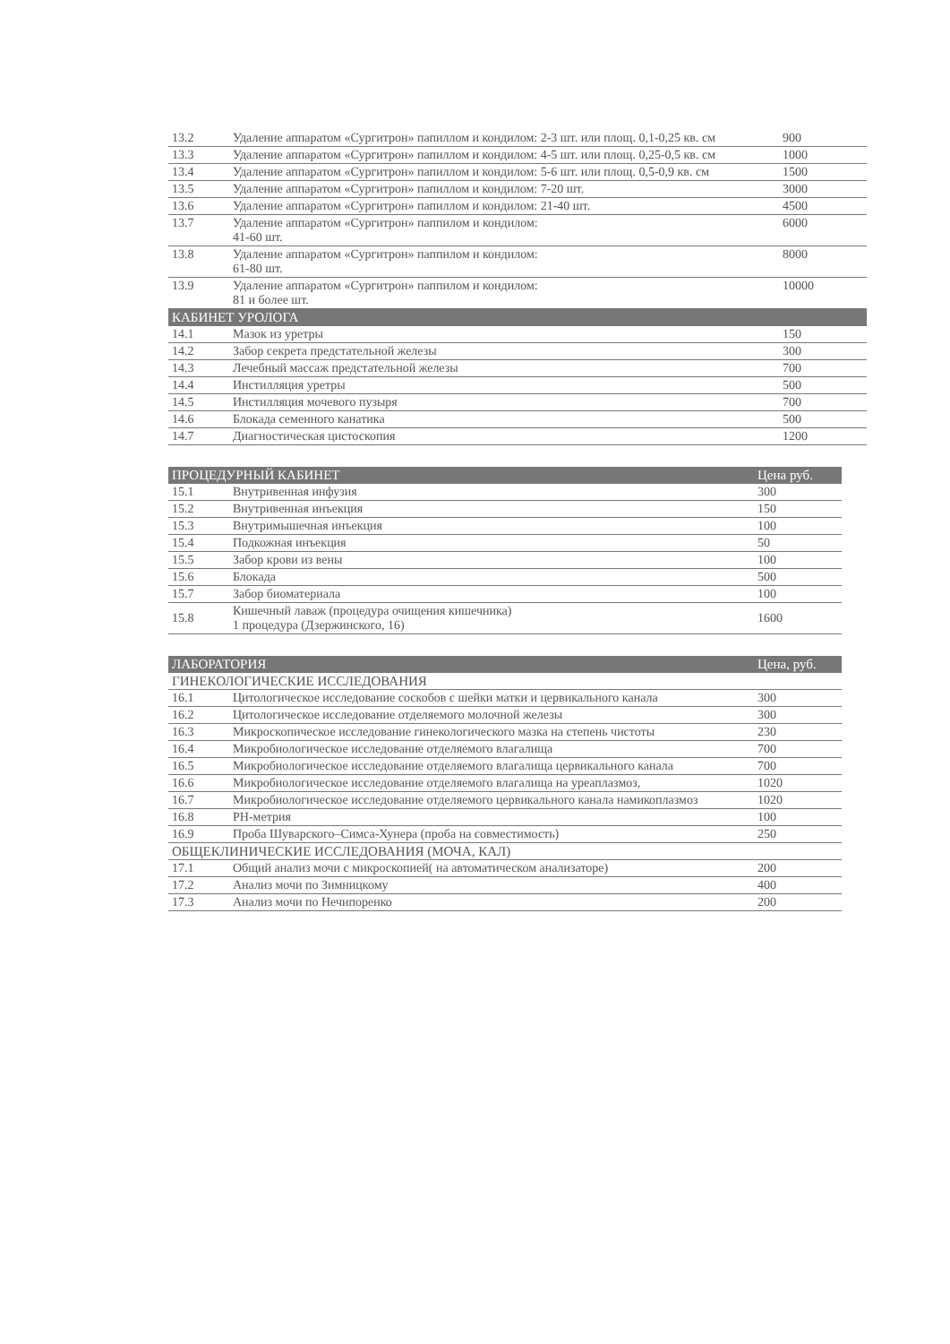| 13.2 | Удаление аппаратом «Сургитрон» папиллом и кондилом: 2-3 шт. или площ. 0,1-0,25 кв. см | 900 |
| 13.3 | Удаление аппаратом «Сургитрон» папиллом и кондилом: 4-5 шт. или площ. 0,25-0,5 кв. см | 1000 |
| 13.4 | Удаление аппаратом «Сургитрон» папиллом и кондилом: 5-6 шт. или площ. 0,5-0,9 кв. см | 1500 |
| 13.5 | Удаление аппаратом «Сургитрон» папиллом и кондилом: 7-20 шт. | 3000 |
| 13.6 | Удаление аппаратом «Сургитрон» папиллом и кондилом: 21-40 шт. | 4500 |
| 13.7 | Удаление аппаратом «Сургитрон» паппилом и кондилом: 41-60 шт. | 6000 |
| 13.8 | Удаление аппаратом «Сургитрон» паппилом и кондилом: 61-80 шт. | 8000 |
| 13.9 | Удаление аппаратом «Сургитрон» паппилом и кондилом: 81 и более шт. | 10000 |
| КАБИНЕТ УРОЛОГА | | |
| 14.1 | Мазок из уретры | 150 |
| 14.2 | Забор секрета предстательной железы | 300 |
| 14.3 | Лечебный массаж предстательной железы | 700 |
| 14.4 | Инстилляция уретры | 500 |
| 14.5 | Инстилляция мочевого пузыря | 700 |
| 14.6 | Блокада семенного канатика | 500 |
| 14.7 | Диагностическая цистоскопия | 1200 |
| ПРОЦЕДУРНЫЙ КАБИНЕТ | | Цена руб. |
| --- | --- | --- |
| 15.1 | Внутривенная инфузия | 300 |
| 15.2 | Внутривенная инъекция | 150 |
| 15.3 | Внутримышечная инъекция | 100 |
| 15.4 | Подкожная инъекция | 50 |
| 15.5 | Забор крови из вены | 100 |
| 15.6 | Блокада | 500 |
| 15.7 | Забор биоматериала | 100 |
| 15.8 | Кишечный лаваж (процедура очищения кишечника) 1 процедура (Дзержинского, 16) | 1600 |
| ЛАБОРАТОРИЯ | | Цена, руб. |
| --- | --- | --- |
| ГИНЕКОЛОГИЧЕСКИЕ ИССЛЕДОВАНИЯ | | |
| 16.1 | Цитологическое исследование соскобов с шейки матки и цервикального канала | 300 |
| 16.2 | Цитологическое исследование отделяемого молочной железы | 300 |
| 16.3 | Микроскопическое исследование гинекологического мазка на степень чистоты | 230 |
| 16.4 | Микробиологическое исследование отделяемого влагалища | 700 |
| 16.5 | Микробиологическое исследование отделяемого влагалища цервикального канала | 700 |
| 16.6 | Микробиологическое исследование отделяемого влагалища на уреаплазмоз, | 1020 |
| 16.7 | Микробиологическое исследование отделяемого цервикального канала намикоплазмоз | 1020 |
| 16.8 | PH-метрия | 100 |
| 16.9 | Проба Шуварского–Симса-Хунера (проба на совместимость) | 250 |
| ОБЩЕКЛИНИЧЕСКИЕ ИССЛЕДОВАНИЯ (МОЧА, КАЛ) | | |
| 17.1 | Общий анализ мочи с микроскопией( на автоматическом анализаторе) | 200 |
| 17.2 | Анализ мочи по Зимницкому | 400 |
| 17.3 | Анализ мочи по Нечипоренко | 200 |